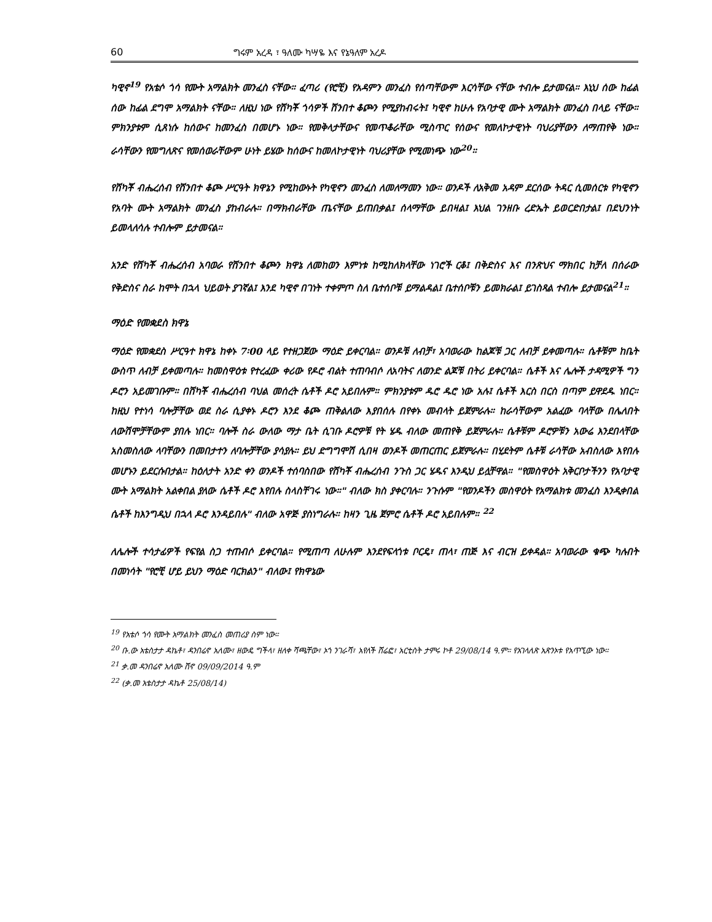60 ግሩም አረዳ ፣ ዓለሙ ካሣዬ እና የኔዓለም አረዶ
ካዊኖ<sup>19</sup> የአቴሶ ጎሳ የሙት አማልክት መንፈስ ናቸው። ፈጣሪ (የሮቺ) የአዳምን መንፈስ የሰጣቸውም እርሳቸው ናቸው ተብሎ ይታመናል። እኒህ ሰው ከፊል ሰው ከፊል ደግሞ አማልክት ናቸው። ለዚህ ነው የሸካቾ ጎሳዎች ሸንበተ ቆጮን የሚያከብሩት፤ ካዊኖ ከሁሉ የአባታዊ ሙት አማልክት መንፈስ በላይ ናቸው። ምክንያቱም ሲጸነሱ ከሰውና ከመንፈስ በመሆኑ ነው። የመቅላታቸውና የመጥቆራቸው ሚስጥር የሰውና የመለኮታዊነት ባህሪያቸውን ለማጠየቅ ነው። ራሳቸውን የመግለጽና የመሰወራቸውም ሁነት ይሄው ከሰውና ከመለኮታዊነት ባህሪያቸው የሚመነጭ ነው<sup>20</sup>።
የሸካቾ ብሔረሰብ የሸንበተ ቆጮ ሥርዓት ክዋኔን የሚከውኑት የካዊኖን መንፈስ ለመለማመን ነው። ወንዶች ለአቅመ አዳም ደርሰው ትዳር ሲመሰርቱ የካዊኖን የአባት ሙት አማልክት መንፈስ ያከብራሉ። በማክብራቸው ጤናቸው ይጠበቃል፤ ሰላማቸው ይበዛል፤ እህል ገንዘቡ ረድኤት ይወርድበታል፤ በደህንነት ይመላለሳሉ ተብሎም ይታመናል።
አንድ የሸካቾ ብሔረሰብ አባወራ የሸንበተ ቆጮን ክዋኔ ለመከወን እምነቱ ከሚከለክላቸው ነገሮች ርቆ፤ በቅድስና እና በንጽህና ማክበር ከቻለ በሰራው የቅድስና ስራ ከሞት በኋላ ህይወት ያገኛል፤ እንደ ካዊኖ በገነት ተቀምጦ ስለ ቤተሰቦቹ ይማልዳል፤ ቤተሰቦቹን ይመክራል፤ ይገስጻል ተብሎ ይታመናል<sup>21</sup>።
ማዕድ የመቋደስ ክዋኔ
ማዕድ የመቋደስ ሥርዓተ ክዋኔ ከቀኑ 7፡00 ላይ የተዘጋጀው ማዕድ ይቀርባል። ወንዶቹ ለብቻ፣ አባወራው ከልጆቹ ጋር ለብቻ ይቀመጣሉ። ሴቶቹም ከቤት ውስጥ ለብቻ ይቀመጣሉ። ከመስዋዕቱ የተረፈው ቀሪው የዶሮ ብልት ተጠባብሶ ለአባትና ለወንድ ልጆቹ በትሪ ይቀርባል። ሴቶች እና ሌሎች ታዳሚዎች ግን ዶሮን አይመገቡም። በሸካቾ ብሔረሰብ ባህል መሰረት ሴቶች ዶሮ አይበሉም። ምክንያቱም ዱሮ ዱሮ ነው አሉ፤ ሴቶች እርስ በርስ በጣም ይዋደዱ ነበር። ከዚህ የተነሳ ባሎቻቸው ወደ ስራ ሲያቀኑ ዶሮን እንደ ቆጮ ጠቅልለው እያበሰሉ በየቀኑ መብላት ይጀምራሉ። ከራሳቸውም አልፈው ባላቸው በሌለበት ለውሽሞቻቸውም ያበሉ ነበር። ባሎች ስራ ውለው ማታ ቤት ሲገቡ ዶሮዎቹ የት ሄዱ ብለው መጠየቅ ይጀምራሉ። ሴቶቹም ዶሮዎቹን አውሬ እንደበላቸው አስመስለው ላባቸውን በመበታተን ለባሎቻቸው ያሳያሉ። ይህ ድግግሞሽ ሲበዛ ወንዶች መጠርጠር ይጀምራሉ። በሂደትም ሴቶቹ ራሳቸው አብስለው እየበሉ መሆኑን ይደርሱበታል። ከዕለታት አንድ ቀን ወንዶች ተሰባስበው የሸካቾ ብሔረሰብ ንጉስ ጋር ሄዱና እንዲህ ይሏቸዋል። "የመስዋዕት አቅርቦታችንን የአባታዊ ሙት አማልክት አልቀበል ያለው ሴቶች ዶሮ እየበሉ ስላስቸገሩ ነው።" ብለው ክስ ያቀርባሉ። ንጉሱም "የወንዶችን መስዋዕት የአማልክቱ መንፈስ እንዲቀበል ሴቶች ከእንግዲህ በኋላ ዶሮ እንዳይበሉ" ብለው አዋጅ ያስነግራሉ። ከዛን ጊዜ ጀምሮ ሴቶች ዶሮ አይበሉም። <sup>22</sup>
ለሌሎች ተሳታፊዎች የፍየል ስጋ ተጠብሶ ይቀርባል። የሚጠጣ ለሁሉም እንደየፍላጎቱ ቦርዴ፣ ጠላ፣ ጠጅ እና ብርዝ ይቀዳል። አባወራው ቁጭ ካሉበት በመነሳት "የሮቺ ሆይ ይህን ማዕድ ባርክልን" ብለው፤ የክዋኔው
<sup>19</sup> የአቴሶ ጎሳ የሙት አማልክት መንፈስ መጠሪያ ስም ነው፡፡
<sup>20</sup> ቡ.ው አቴስታታ ዳኬቶ፣ ዳንበሬኖ አለሙ፣ ዘውዴ ግችላ፣ ዘለቀ ሻጫቸው፣ ኦጎ ንገራሻ፣ አየለች ሸሬፎ፣ አርቲስት ታምሩ ኮቶ 29/08/14 ዓ.ም፡፡ የአገላለጽ አጽንኦቱ የአጥኚው ነው፡፡
<sup>21</sup> ቃ.መ ዳንበሬኖ አለሙ ሸኖ 09/09/2014 ዓ.ም
<sup>22</sup> (ቃ.መ አቴስታታ ዳኬቶ 25/08/14)